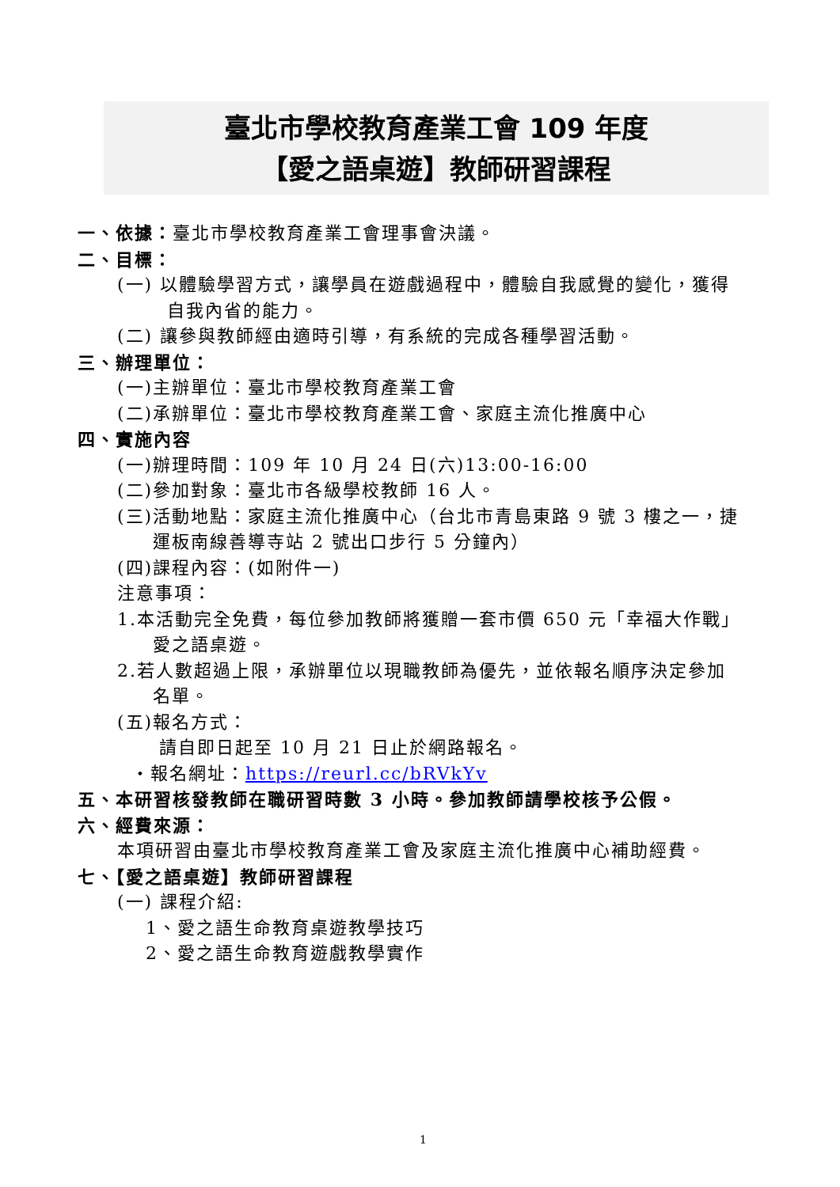臺北市學校教育產業工會 109 年度
【愛之語桌遊】教師研習課程
一、依據：臺北市學校教育產業工會理事會決議。
二、目標：
(一) 以體驗學習方式，讓學員在遊戲過程中，體驗自我感覺的變化，獲得
自我內省的能力。
(二) 讓參與教師經由適時引導，有系統的完成各種學習活動。
三、辦理單位：
(一)主辦單位：臺北市學校教育產業工會
(二)承辦單位：臺北市學校教育產業工會、家庭主流化推廣中心
四、實施內容
(一)辦理時間：109 年 10 月 24 日(六)13:00-16:00
(二)參加對象：臺北市各級學校教師 16 人。
(三)活動地點：家庭主流化推廣中心（台北市青島東路 9 號 3 樓之一，捷
運板南線善導寺站 2 號出口步行 5 分鐘內）
(四)課程內容：(如附件一)
注意事項：
1.本活動完全免費，每位參加教師將獲贈一套市價 650 元「幸福大作戰」
愛之語桌遊。
2.若人數超過上限，承辦單位以現職教師為優先，並依報名順序決定參加
名單。
(五)報名方式：
請自即日起至 10 月 21 日止於網路報名。
・報名網址：https://reurl.cc/bRVkYv
五、本研習核發教師在職研習時數 3 小時。參加教師請學校核予公假。
六、經費來源：
本項研習由臺北市學校教育產業工會及家庭主流化推廣中心補助經費。
七、【愛之語桌遊】教師研習課程
(一) 課程介紹:
1、愛之語生命教育桌遊教學技巧
2、愛之語生命教育遊戲教學實作
1